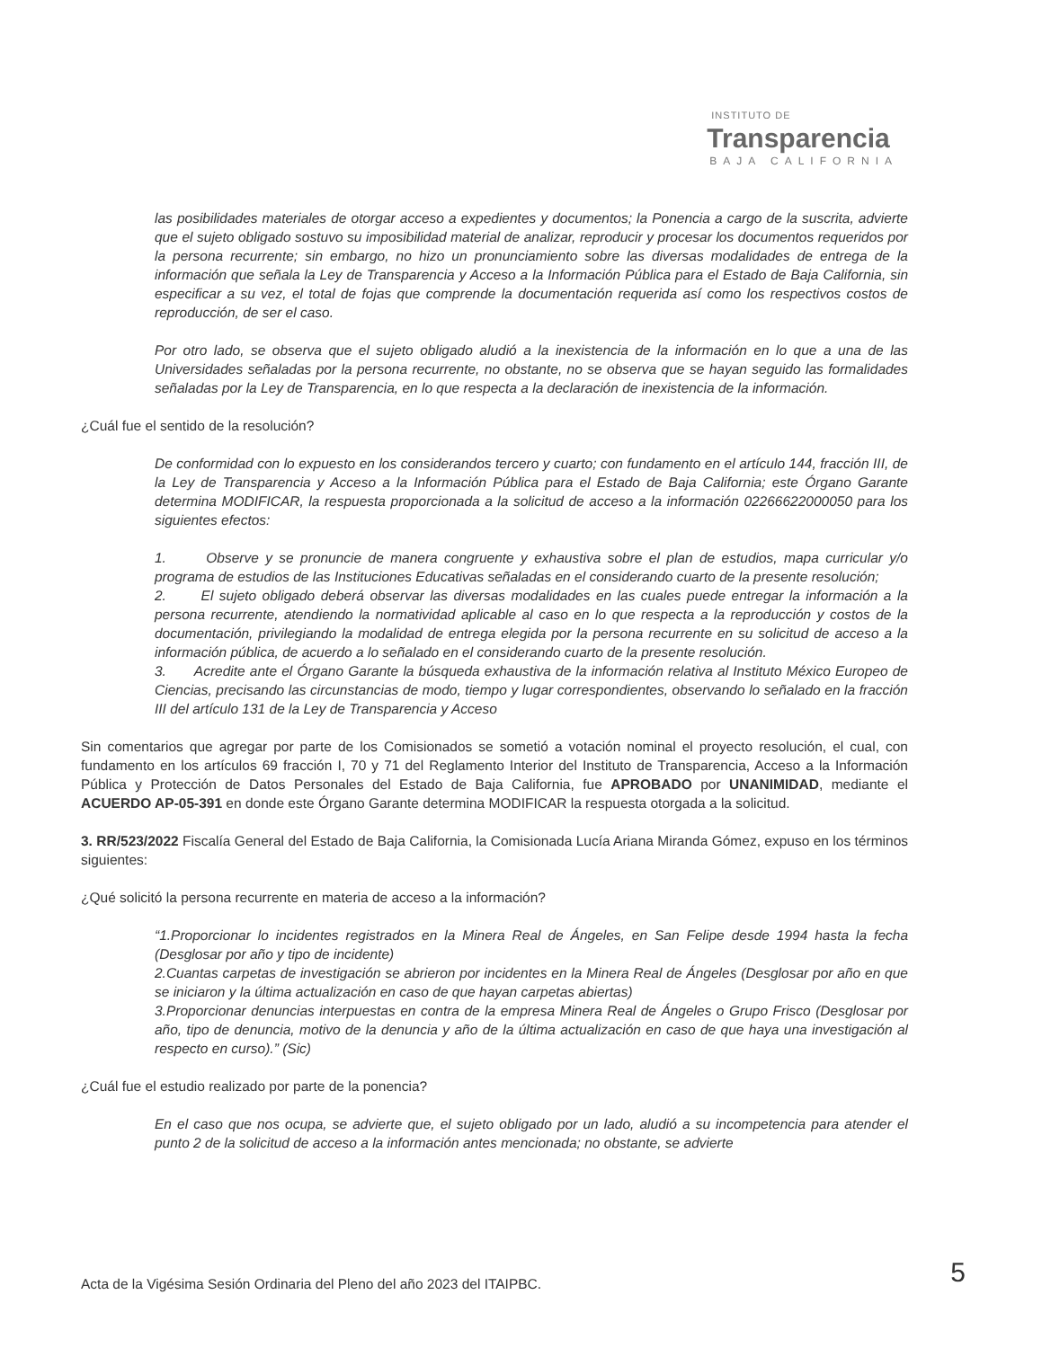INSTITUTO DE
Transparencia
BAJA CALIFORNIA
las posibilidades materiales de otorgar acceso a expedientes y documentos; la Ponencia a cargo de la suscrita, advierte que el sujeto obligado sostuvo su imposibilidad material de analizar, reproducir y procesar los documentos requeridos por la persona recurrente; sin embargo, no hizo un pronunciamiento sobre las diversas modalidades de entrega de la información que señala la Ley de Transparencia y Acceso a la Información Pública para el Estado de Baja California, sin especificar a su vez, el total de fojas que comprende la documentación requerida así como los respectivos costos de reproducción, de ser el caso.
Por otro lado, se observa que el sujeto obligado aludió a la inexistencia de la información en lo que a una de las Universidades señaladas por la persona recurrente, no obstante, no se observa que se hayan seguido las formalidades señaladas por la Ley de Transparencia, en lo que respecta a la declaración de inexistencia de la información.
¿Cuál fue el sentido de la resolución?
De conformidad con lo expuesto en los considerandos tercero y cuarto; con fundamento en el artículo 144, fracción III, de la Ley de Transparencia y Acceso a la Información Pública para el Estado de Baja California; este Órgano Garante determina MODIFICAR, la respuesta proporcionada a la solicitud de acceso a la información 02266622000050 para los siguientes efectos:
1. Observe y se pronuncie de manera congruente y exhaustiva sobre el plan de estudios, mapa curricular y/o programa de estudios de las Instituciones Educativas señaladas en el considerando cuarto de la presente resolución;
2. El sujeto obligado deberá observar las diversas modalidades en las cuales puede entregar la información a la persona recurrente, atendiendo la normatividad aplicable al caso en lo que respecta a la reproducción y costos de la documentación, privilegiando la modalidad de entrega elegida por la persona recurrente en su solicitud de acceso a la información pública, de acuerdo a lo señalado en el considerando cuarto de la presente resolución.
3. Acredite ante el Órgano Garante la búsqueda exhaustiva de la información relativa al Instituto México Europeo de Ciencias, precisando las circunstancias de modo, tiempo y lugar correspondientes, observando lo señalado en la fracción III del artículo 131 de la Ley de Transparencia y Acceso
Sin comentarios que agregar por parte de los Comisionados se sometió a votación nominal el proyecto resolución, el cual, con fundamento en los artículos 69 fracción I, 70 y 71 del Reglamento Interior del Instituto de Transparencia, Acceso a la Información Pública y Protección de Datos Personales del Estado de Baja California, fue APROBADO por UNANIMIDAD, mediante el ACUERDO AP-05-391 en donde este Órgano Garante determina MODIFICAR la respuesta otorgada a la solicitud.
3. RR/523/2022 Fiscalía General del Estado de Baja California, la Comisionada Lucía Ariana Miranda Gómez, expuso en los términos siguientes:
¿Qué solicitó la persona recurrente en materia de acceso a la información?
“1.Proporcionar lo incidentes registrados en la Minera Real de Ángeles, en San Felipe desde 1994 hasta la fecha (Desglosar por año y tipo de incidente)
2.Cuantas carpetas de investigación se abrieron por incidentes en la Minera Real de Ángeles (Desglosar por año en que se iniciaron y la última actualización en caso de que hayan carpetas abiertas)
3.Proporcionar denuncias interpuestas en contra de la empresa Minera Real de Ángeles o Grupo Frisco (Desglosar por año, tipo de denuncia, motivo de la denuncia y año de la última actualización en caso de que haya una investigación al respecto en curso).” (Sic)
¿Cuál fue el estudio realizado por parte de la ponencia?
En el caso que nos ocupa, se advierte que, el sujeto obligado por un lado, aludió a su incompetencia para atender el punto 2 de la solicitud de acceso a la información antes mencionada; no obstante, se advierte
Acta de la Vigésima Sesión Ordinaria del Pleno del año 2023 del ITAIPBC. 5